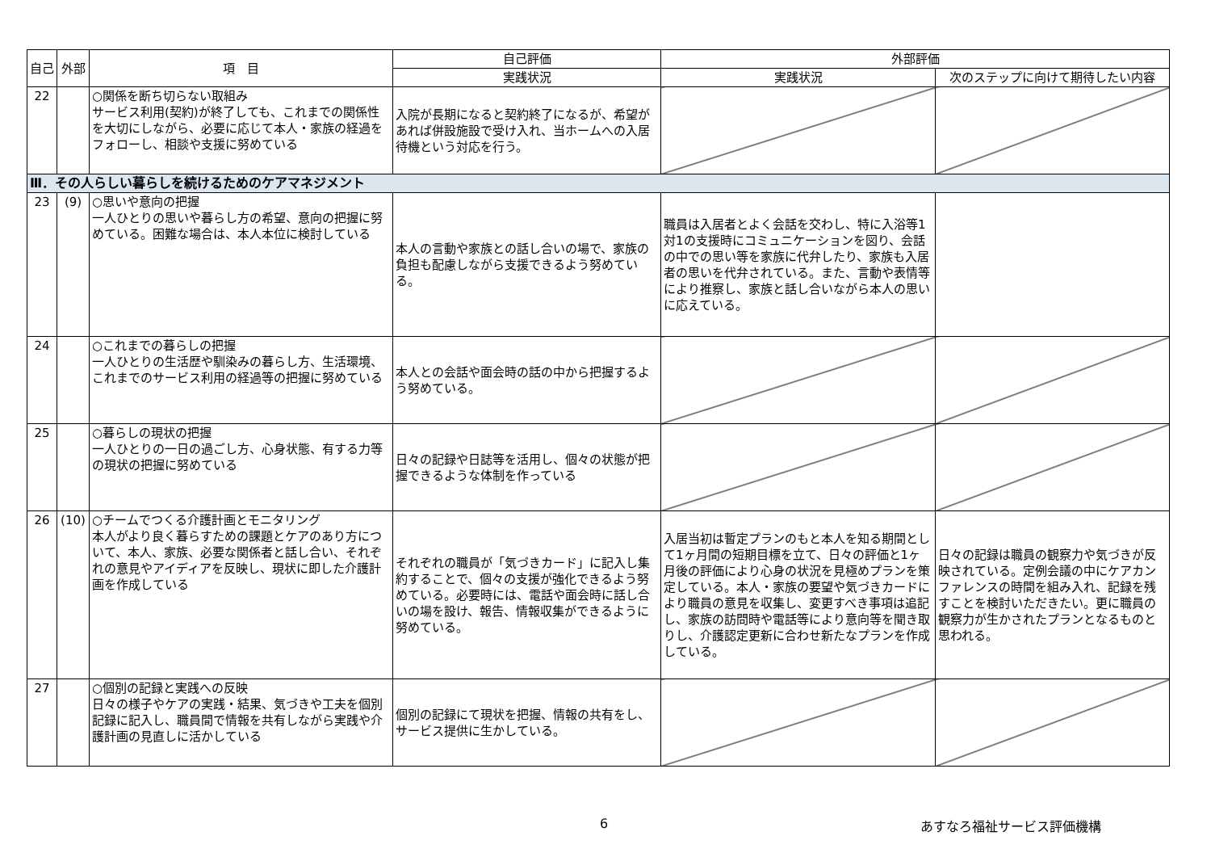| 自己 | 外部 | 項 目 | 自己評価 | 外部評価 | |
| --- | --- | --- | --- | --- | --- |
| | | | 実践状況 | 実践状況 | 次のステップに向けて期待したい内容 |
| 22 | | ○関係を断ち切らない取組み サービス利用(契約)が終了しても、これまでの関係性を大切にしながら、必要に応じて本人・家族の経過をフォローし、相談や支援に努めている | 入院が長期になると契約終了になるが、希望があれば併設施設で受け入れ、当ホームへの入居待機という対応を行う。 | | |
| Ⅲ．その人らしい暮らしを続けるためのケアマネジメント | | | | | |
| 23 | (9) | ○思いや意向の把握 一人ひとりの思いや暮らし方の希望、意向の把握に努めている。困難な場合は、本人本位に検討している | 本人の言動や家族との話し合いの場で、家族の負担も配慮しながら支援できるよう努めている。 | 職員は入居者とよく会話を交わし、特に入浴等1対1の支援時にコミュニケーションを図り、会話の中での思い等を家族に代弁したり、家族も入居者の思いを代弁されている。また、言動や表情等により推察し、家族と話し合いながら本人の思いに応えている。 | |
| 24 | | ○これまでの暮らしの把握 一人ひとりの生活歴や馴染みの暮らし方、生活環境、これまでのサービス利用の経過等の把握に努めている | 本人との会話や面会時の話の中から把握するよう努めている。 | | |
| 25 | | ○暮らしの現状の把握 一人ひとりの一日の過ごし方、心身状態、有する力等の現状の把握に努めている | 日々の記録や日誌等を活用し、個々の状態が把握できるような体制を作っている | | |
| 26 | (10) | ○チームでつくる介護計画とモニタリング 本人がより良く暮らすための課題とケアのあり方について、本人、家族、必要な関係者と話し合い、それぞれの意見やアイディアを反映し、現状に即した介護計画を作成している | それぞれの職員が「気づきカード」に記入し集約することで、個々の支援が強化できるよう努めている。必要時には、電話や面会時に話し合いの場を設け、報告、情報収集ができるように努めている。 | 入居当初は暫定プランのもと本人を知る期間として1ヶ月間の短期目標を立て、日々の評価と1ヶ月後の評価により心身の状況を見極めプランを策定している。本人・家族の要望や気づきカードにより職員の意見を収集し、変更すべき事項は追記し、家族の訪問時や電話等により意向等を聞き取りし、介護認定更新に合わせ新たなプランを作成している。 | 日々の記録は職員の観察力や気づきが反映されている。定例会議の中にケアカンファレンスの時間を組み入れ、記録を残すことを検討いただきたい。更に職員の観察力が生かされたプランとなるものと思われる。 |
| 27 | | ○個別の記録と実践への反映 日々の様子やケアの実践・結果、気づきや工夫を個別記録に記入し、職員間で情報を共有しながら実践や介護計画の見直しに活かしている | 個別の記録にて現状を把握、情報の共有をし、サービス提供に生かしている。 | | |
6 あすなろ福祉サービス評価機構